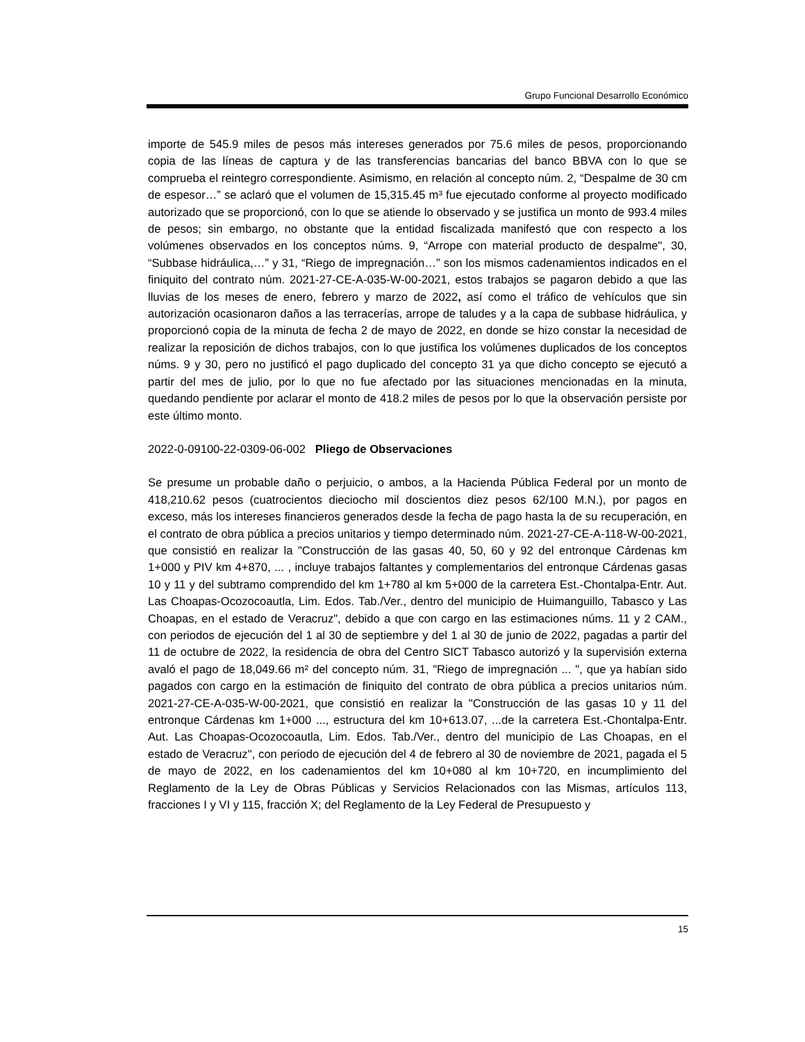Grupo Funcional Desarrollo Económico
importe de 545.9 miles de pesos más intereses generados por 75.6 miles de pesos, proporcionando copia de las líneas de captura y de las transferencias bancarias del banco BBVA con lo que se comprueba el reintegro correspondiente. Asimismo, en relación al concepto núm. 2, “Despalme de 30 cm de espesor…” se aclaró que el volumen de 15,315.45 m³ fue ejecutado conforme al proyecto modificado autorizado que se proporcionó, con lo que se atiende lo observado y se justifica un monto de 993.4 miles de pesos; sin embargo, no obstante que la entidad fiscalizada manifestó que con respecto a los volúmenes observados en los conceptos núms. 9, “Arrope con material producto de despalme", 30, “Subbase hidráulica,…” y 31, “Riego de impregnación…” son los mismos cadenamientos indicados en el finiquito del contrato núm. 2021-27-CE-A-035-W-00-2021, estos trabajos se pagaron debido a que las lluvias de los meses de enero, febrero y marzo de 2022, así como el tráfico de vehículos que sin autorización ocasionaron daños a las terracerías, arrope de taludes y a la capa de subbase hidráulica, y proporcionó copia de la minuta de fecha 2 de mayo de 2022, en donde se hizo constar la necesidad de realizar la reposición de dichos trabajos, con lo que justifica los volúmenes duplicados de los conceptos núms. 9 y 30, pero no justificó el pago duplicado del concepto 31 ya que dicho concepto se ejecutó a partir del mes de julio, por lo que no fue afectado por las situaciones mencionadas en la minuta, quedando pendiente por aclarar el monto de 418.2 miles de pesos por lo que la observación persiste por este último monto.
2022-0-09100-22-0309-06-002 Pliego de Observaciones
Se presume un probable daño o perjuicio, o ambos, a la Hacienda Pública Federal por un monto de 418,210.62 pesos (cuatrocientos dieciocho mil doscientos diez pesos 62/100 M.N.), por pagos en exceso, más los intereses financieros generados desde la fecha de pago hasta la de su recuperación, en el contrato de obra pública a precios unitarios y tiempo determinado núm. 2021-27-CE-A-118-W-00-2021, que consistió en realizar la "Construcción de las gasas 40, 50, 60 y 92 del entronque Cárdenas km 1+000 y PIV km 4+870, ... , incluye trabajos faltantes y complementarios del entronque Cárdenas gasas 10 y 11 y del subtramo comprendido del km 1+780 al km 5+000 de la carretera Est.-Chontalpa-Entr. Aut. Las Choapas-Ocozocoautla, Lim. Edos. Tab./Ver., dentro del municipio de Huimanguillo, Tabasco y Las Choapas, en el estado de Veracruz", debido a que con cargo en las estimaciones núms. 11 y 2 CAM., con periodos de ejecución del 1 al 30 de septiembre y del 1 al 30 de junio de 2022, pagadas a partir del 11 de octubre de 2022, la residencia de obra del Centro SICT Tabasco autorizó y la supervisión externa avaló el pago de 18,049.66 m² del concepto núm. 31, "Riego de impregnación ... ", que ya habían sido pagados con cargo en la estimación de finiquito del contrato de obra pública a precios unitarios núm. 2021-27-CE-A-035-W-00-2021, que consistió en realizar la "Construcción de las gasas 10 y 11 del entronque Cárdenas km 1+000 ..., estructura del km 10+613.07, ...de la carretera Est.-Chontalpa-Entr. Aut. Las Choapas-Ocozocoautla, Lim. Edos. Tab./Ver., dentro del municipio de Las Choapas, en el estado de Veracruz", con periodo de ejecución del 4 de febrero al 30 de noviembre de 2021, pagada el 5 de mayo de 2022, en los cadenamientos del km 10+080 al km 10+720, en incumplimiento del Reglamento de la Ley de Obras Públicas y Servicios Relacionados con las Mismas, artículos 113, fracciones I y VI y 115, fracción X; del Reglamento de la Ley Federal de Presupuesto y
15